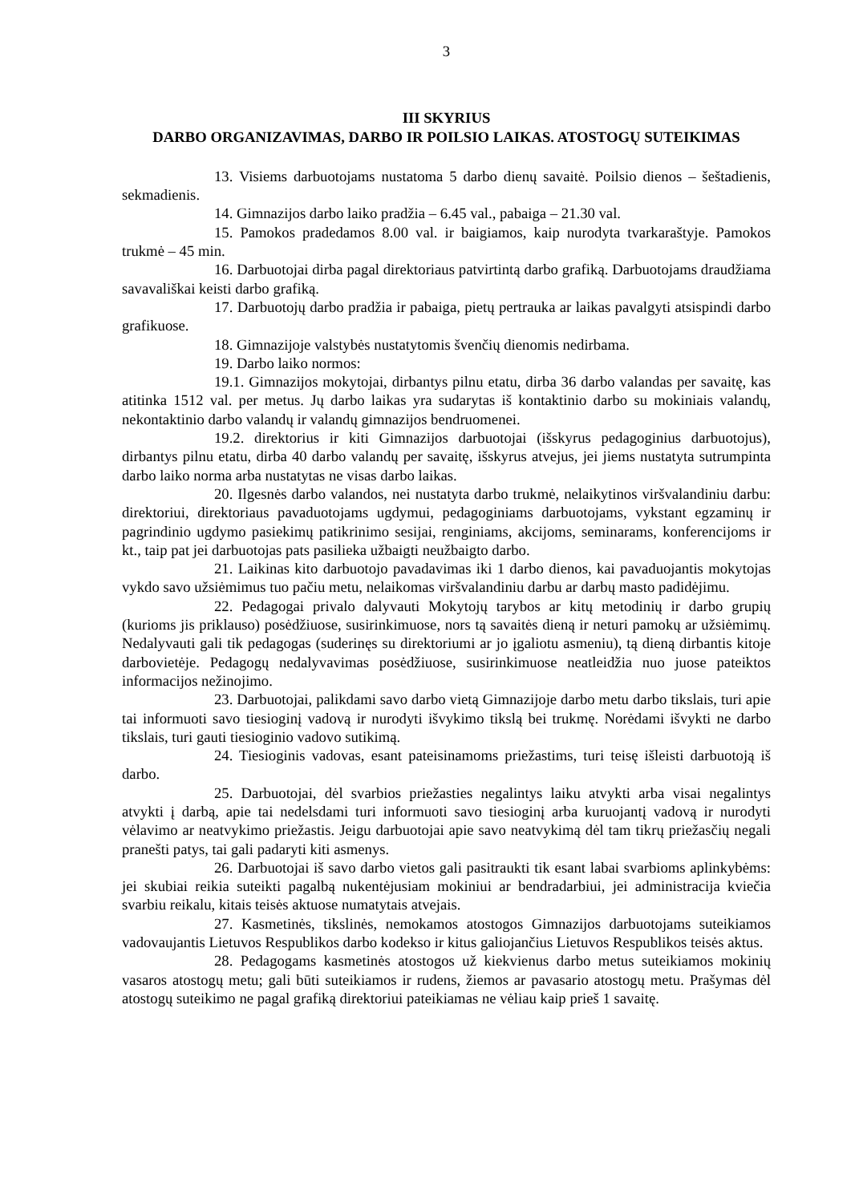3
III SKYRIUS
DARBO ORGANIZAVIMAS, DARBO IR POILSIO LAIKAS. ATOSTOGŲ SUTEIKIMAS
13. Visiems darbuotojams nustatoma 5 darbo dienų savaitė. Poilsio dienos – šeštadienis, sekmadienis.
14. Gimnazijos darbo laiko pradžia – 6.45 val., pabaiga – 21.30 val.
15. Pamokos pradedamos 8.00 val. ir baigiamos, kaip nurodyta tvarkaraštyje. Pamokos trukmė – 45 min.
16. Darbuotojai dirba pagal direktoriaus patvirtintą darbo grafiką. Darbuotojams draudžiama savavališkai keisti darbo grafiką.
17. Darbuotojų darbo pradžia ir pabaiga, pietų pertrauka ar laikas pavalgyti atsispindi darbo grafikuose.
18. Gimnazijoje valstybės nustatytomis švenčių dienomis nedirbama.
19. Darbo laiko normos:
19.1. Gimnazijos mokytojai, dirbantys pilnu etatu, dirba 36 darbo valandas per savaitę, kas atitinka 1512 val. per metus. Jų darbo laikas yra sudarytas iš kontaktinio darbo su mokiniais valandų, nekontaktinio darbo valandų ir valandų gimnazijos bendruomenei.
19.2. direktorius ir kiti Gimnazijos darbuotojai (išskyrus pedagoginius darbuotojus), dirbantys pilnu etatu, dirba 40 darbo valandų per savaitę, išskyrus atvejus, jei jiems nustatyta sutrumpinta darbo laiko norma arba nustatytas ne visas darbo laikas.
20. Ilgesnės darbo valandos, nei nustatyta darbo trukmė, nelaikytinos viršvalandiniu darbu: direktoriui, direktoriaus pavaduotojams ugdymui, pedagoginiams darbuotojams, vykstant egzaminų ir pagrindinio ugdymo pasiekimų patikrinimo sesijai, renginiams, akcijoms, seminarams, konferencijoms ir kt., taip pat jei darbuotojas pats pasilieka užbaigti neužbaigto darbo.
21. Laikinas kito darbuotojo pavadavimas iki 1 darbo dienos, kai pavaduojantis mokytojas vykdo savo užsiėmimus tuo pačiu metu, nelaikomas viršvalandiniu darbu ar darbų masto padidėjimu.
22. Pedagogai privalo dalyvauti Mokytojų tarybos ar kitų metodinių ir darbo grupių (kurioms jis priklauso) posėdžiuose, susirinkimuose, nors tą savaitės dieną ir neturi pamokų ar užsiėmimų. Nedalyvauti gali tik pedagogas (suderinęs su direktoriumi ar jo įgaliotu asmeniu), tą dieną dirbantis kitoje darbovietėje. Pedagogų nedalyvavimas posėdžiuose, susirinkimuose neatleidžia nuo juose pateiktos informacijos nežinojimo.
23. Darbuotojai, palikdami savo darbo vietą Gimnazijoje darbo metu darbo tikslais, turi apie tai informuoti savo tiesioginį vadovą ir nurodyti išvykimo tikslą bei trukmę. Norėdami išvykti ne darbo tikslais, turi gauti tiesioginio vadovo sutikimą.
24. Tiesioginis vadovas, esant pateisinamoms priežastims, turi teisę išleisti darbuotoją iš darbo.
25. Darbuotojai, dėl svarbios priežasties negalintys laiku atvykti arba visai negalintys atvykti į darbą, apie tai nedelsdami turi informuoti savo tiesioginį arba kuruojantį vadovą ir nurodyti vėlavimo ar neatvykimo priežastis. Jeigu darbuotojai apie savo neatvykimą dėl tam tikrų priežasčių negali pranešti patys, tai gali padaryti kiti asmenys.
26. Darbuotojai iš savo darbo vietos gali pasitraukti tik esant labai svarbioms aplinkybėms: jei skubiai reikia suteikti pagalbą nukentėjusiam mokiniui ar bendradarbiui, jei administracija kviečia svarbiu reikalu, kitais teisės aktuose numatytais atvejais.
27. Kasmetinės, tikslinės, nemokamos atostogos Gimnazijos darbuotojams suteikiamos vadovaujantis Lietuvos Respublikos darbo kodekso ir kitus galiojančius Lietuvos Respublikos teisės aktus.
28. Pedagogams kasmetinės atostogos už kiekvienus darbo metus suteikiamos mokinių vasaros atostogų metu; gali būti suteikiamos ir rudens, žiemos ar pavasario atostogų metu. Prašymas dėl atostogų suteikimo ne pagal grafiką direktoriui pateikiamas ne vėliau kaip prieš 1 savaitę.